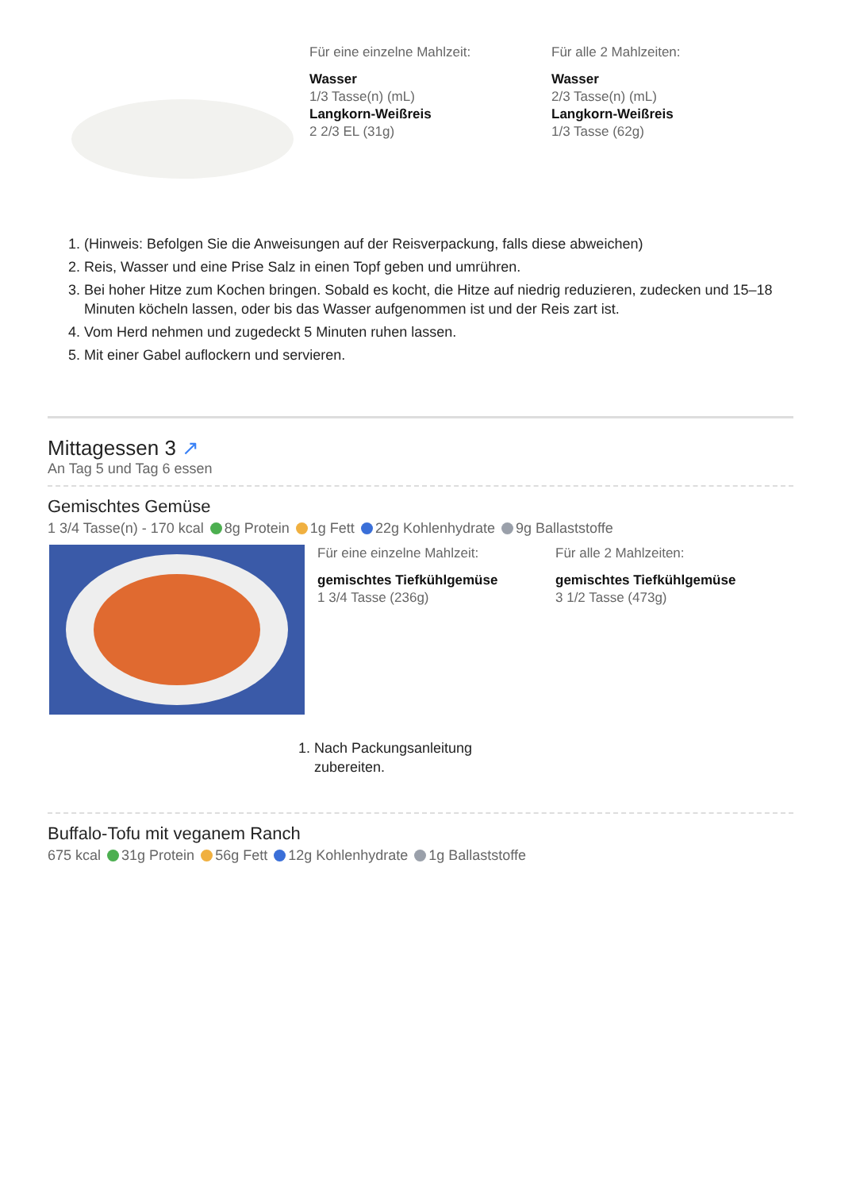Für eine einzelne Mahlzeit:
Wasser
1/3 Tasse(n) (mL)
Langkorn-Weißreis
2 2/3 EL (31g)
Für alle 2 Mahlzeiten:
Wasser
2/3 Tasse(n) (mL)
Langkorn-Weißreis
1/3 Tasse (62g)
1. (Hinweis: Befolgen Sie die Anweisungen auf der Reisverpackung, falls diese abweichen)
2. Reis, Wasser und eine Prise Salz in einen Topf geben und umrühren.
3. Bei hoher Hitze zum Kochen bringen. Sobald es kocht, die Hitze auf niedrig reduzieren, zudecken und 15–18 Minuten köcheln lassen, oder bis das Wasser aufgenommen ist und der Reis zart ist.
4. Vom Herd nehmen und zugedeckt 5 Minuten ruhen lassen.
5. Mit einer Gabel auflockern und servieren.
Mittagessen 3 ↗
An Tag 5 und Tag 6 essen
Gemischtes Gemüse
1 3/4 Tasse(n) - 170 kcal 8g Protein 1g Fett 22g Kohlenhydrate 9g Ballaststoffe
Für eine einzelne Mahlzeit:
gemischtes Tiefkühlgemüse
1 3/4 Tasse (236g)
Für alle 2 Mahlzeiten:
gemischtes Tiefkühlgemüse
3 1/2 Tasse (473g)
1. Nach Packungsanleitung zubereiten.
Buffalo-Tofu mit veganem Ranch
675 kcal 31g Protein 56g Fett 12g Kohlenhydrate 1g Ballaststoffe